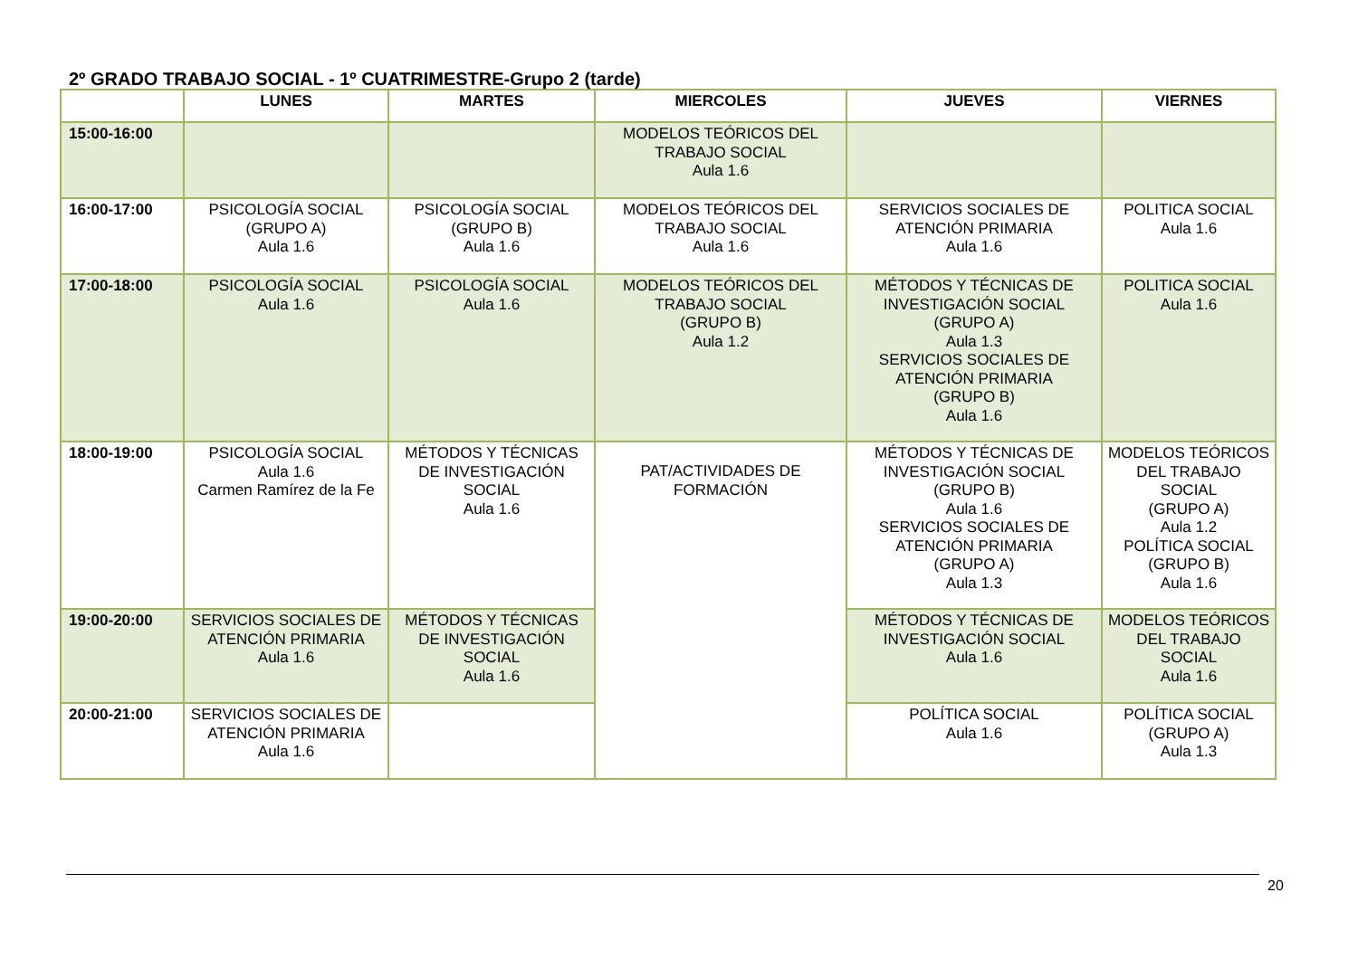2º GRADO TRABAJO SOCIAL - 1º CUATRIMESTRE-Grupo 2 (tarde)
| | LUNES | MARTES | MIERCOLES | JUEVES | VIERNES |
| --- | --- | --- | --- | --- | --- |
| 15:00-16:00 | | | MODELOS TEÓRICOS DEL TRABAJO SOCIAL Aula 1.6 | | |
| 16:00-17:00 | PSICOLOGÍA SOCIAL (GRUPO A) Aula 1.6 | PSICOLOGÍA SOCIAL (GRUPO B) Aula 1.6 | MODELOS TEÓRICOS DEL TRABAJO SOCIAL Aula 1.6 | SERVICIOS SOCIALES DE ATENCIÓN PRIMARIA Aula 1.6 | POLITICA SOCIAL Aula 1.6 |
| 17:00-18:00 | PSICOLOGÍA SOCIAL Aula 1.6 | PSICOLOGÍA SOCIAL Aula 1.6 | MODELOS TEÓRICOS DEL TRABAJO SOCIAL (GRUPO B) Aula 1.2 | MÉTODOS Y TÉCNICAS DE INVESTIGACIÓN SOCIAL (GRUPO A) Aula 1.3 SERVICIOS SOCIALES DE ATENCIÓN PRIMARIA (GRUPO B) Aula 1.6 | POLITICA SOCIAL Aula 1.6 |
| 18:00-19:00 | PSICOLOGÍA SOCIAL Aula 1.6 Carmen Ramírez de la Fe | MÉTODOS Y TÉCNICAS DE INVESTIGACIÓN SOCIAL Aula 1.6 | PAT/ACTIVIDADES DE FORMACIÓN | MÉTODOS Y TÉCNICAS DE INVESTIGACIÓN SOCIAL (GRUPO B) Aula 1.6 SERVICIOS SOCIALES DE ATENCIÓN PRIMARIA (GRUPO A) Aula 1.3 | MODELOS TEÓRICOS DEL TRABAJO SOCIAL (GRUPO A) Aula 1.2 POLÍTICA SOCIAL (GRUPO B) Aula 1.6 |
| 19:00-20:00 | SERVICIOS SOCIALES DE ATENCIÓN PRIMARIA Aula 1.6 | MÉTODOS Y TÉCNICAS DE INVESTIGACIÓN SOCIAL Aula 1.6 | | MÉTODOS Y TÉCNICAS DE INVESTIGACIÓN SOCIAL Aula 1.6 | MODELOS TEÓRICOS DEL TRABAJO SOCIAL Aula 1.6 |
| 20:00-21:00 | SERVICIOS SOCIALES DE ATENCIÓN PRIMARIA Aula 1.6 | | | POLÍTICA SOCIAL Aula 1.6 | POLÍTICA SOCIAL (GRUPO A) Aula 1.3 |
20